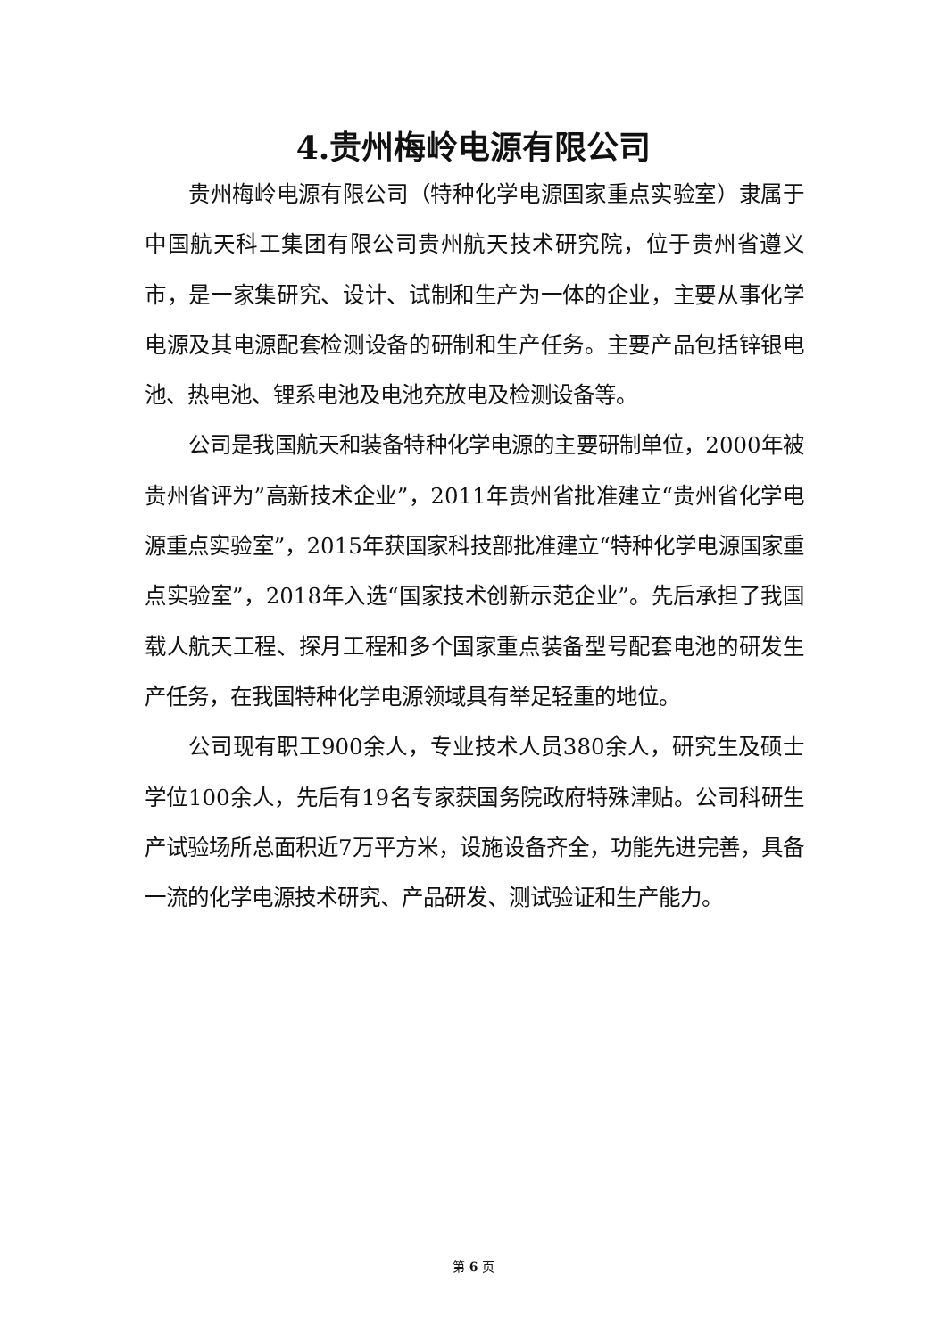4.贵州梅岭电源有限公司
贵州梅岭电源有限公司（特种化学电源国家重点实验室）隶属于中国航天科工集团有限公司贵州航天技术研究院，位于贵州省遵义市，是一家集研究、设计、试制和生产为一体的企业，主要从事化学电源及其电源配套检测设备的研制和生产任务。主要产品包括锌银电池、热电池、锂系电池及电池充放电及检测设备等。
公司是我国航天和装备特种化学电源的主要研制单位，2000年被贵州省评为”高新技术企业”，2011年贵州省批准建立“贵州省化学电源重点实验室”，2015年获国家科技部批准建立“特种化学电源国家重点实验室”，2018年入选“国家技术创新示范企业”。先后承担了我国载人航天工程、探月工程和多个国家重点装备型号配套电池的研发生产任务，在我国特种化学电源领域具有举足轻重的地位。
公司现有职工900余人，专业技术人员380余人，研究生及硕士学位100余人，先后有19名专家获国务院政府特殊津贴。公司科研生产试验场所总面积近7万平方米，设施设备齐全，功能先进完善，具备一流的化学电源技术研究、产品研发、测试验证和生产能力。
第 6 页